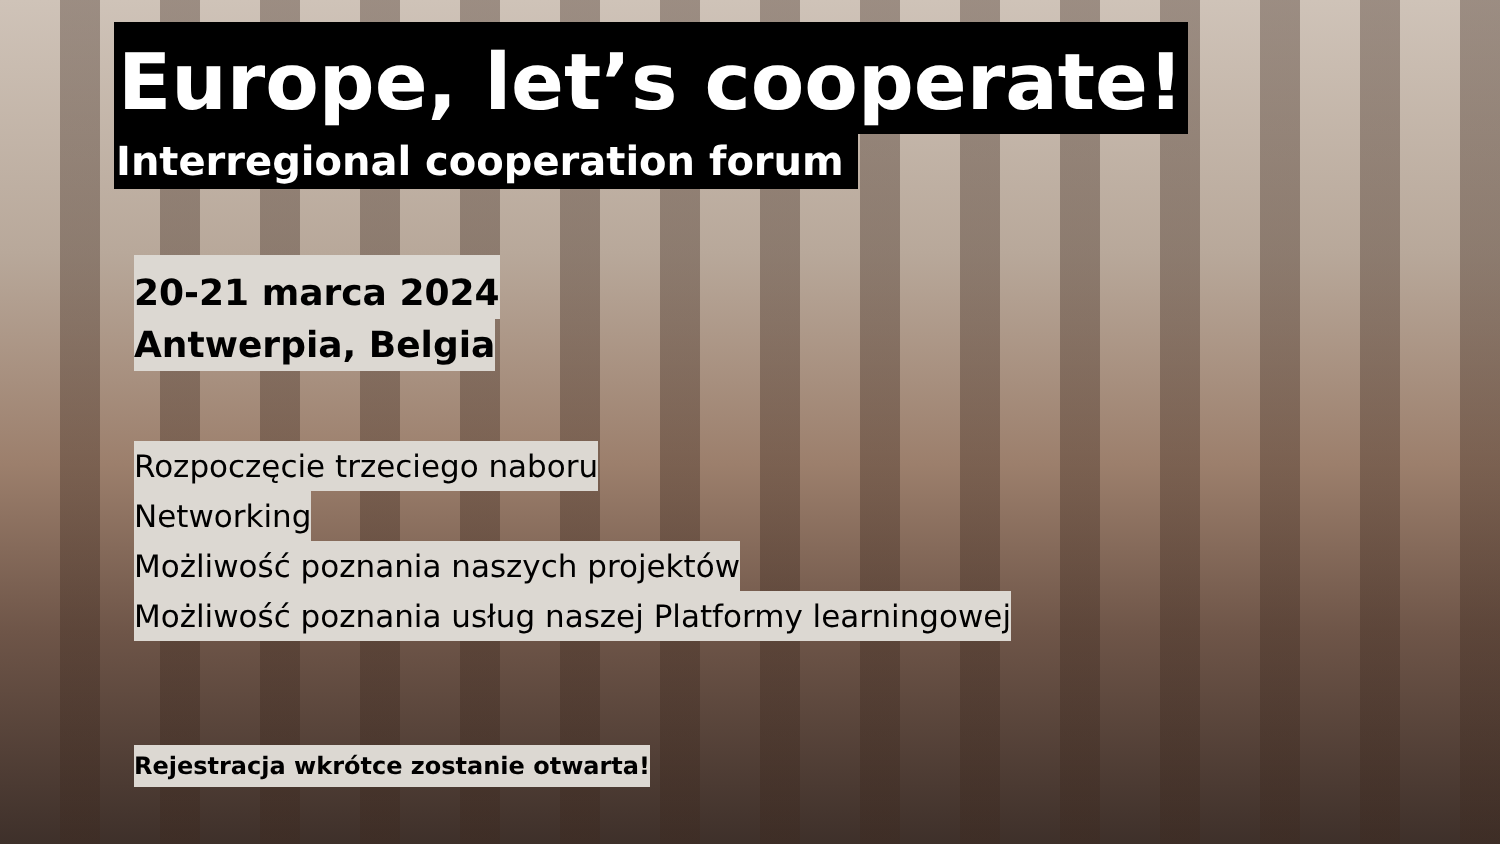Europe, let’s cooperate!
Interregional cooperation forum
20-21 marca 2024
Antwerpia, Belgia
Rozpoczęcie trzeciego naboru
Networking
Możliwość poznania naszych projektów
Możliwość poznania usług naszej Platformy learningowej
Rejestracja wkrótce zostanie otwarta!